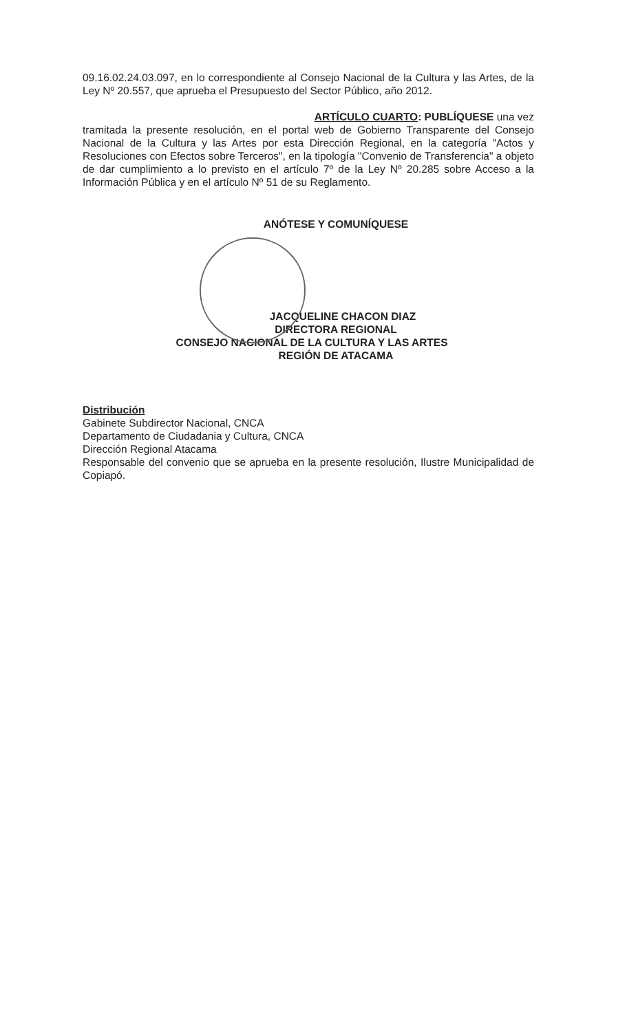09.16.02.24.03.097, en lo correspondiente al Consejo Nacional de la Cultura y las Artes, de la Ley Nº 20.557, que aprueba el Presupuesto del Sector Público, año 2012.
ARTÍCULO CUARTO: PUBLÍQUESE una vez
tramitada la presente resolución, en el portal web de Gobierno Transparente del Consejo Nacional de la Cultura y las Artes por esta Dirección Regional, en la categoría "Actos y Resoluciones con Efectos sobre Terceros", en la tipología "Convenio de Transferencia" a objeto de dar cumplimiento a lo previsto en el artículo 7º de la Ley Nº 20.285 sobre Acceso a la Información Pública y en el artículo Nº 51 de su Reglamento.
ANÓTESE Y COMUNÍQUESE
JACQUELINE CHACON DIAZ
DIRECTORA REGIONAL
CONSEJO NACIONAL DE LA CULTURA Y LAS ARTES
REGIÓN DE ATACAMA
Distribución
Gabinete Subdirector Nacional, CNCA
Departamento de Ciudadania y Cultura, CNCA
Dirección Regional Atacama
Responsable del convenio que se aprueba en la presente resolución, Ilustre Municipalidad de Copiapó.